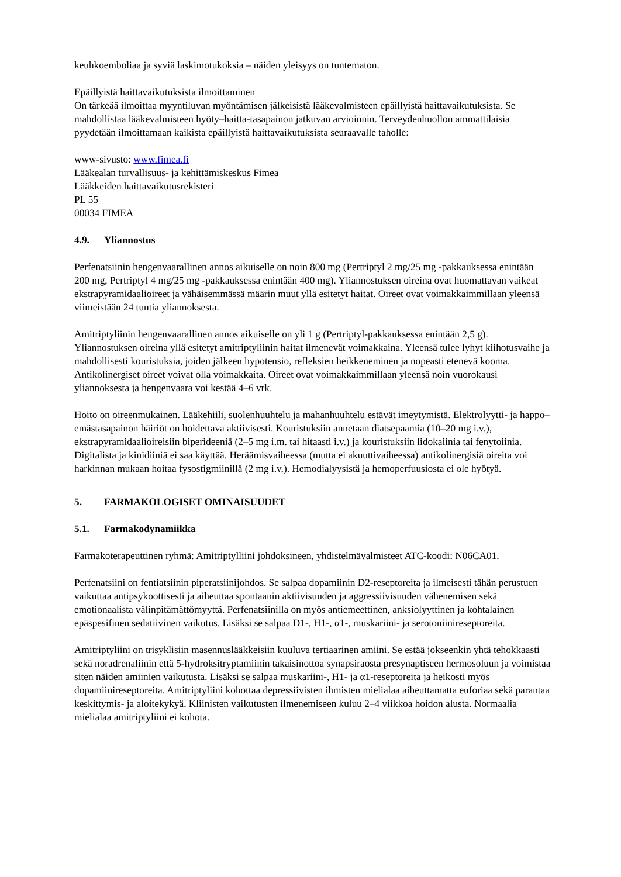keuhkoemboliaa ja syviä laskimotukoksia – näiden yleisyys on tuntematon.
Epäillyistä haittavaikutuksista ilmoittaminen
On tärkeää ilmoittaa myyntiluvan myöntämisen jälkeisistä lääkevalmisteen epäillyistä haittavaikutuksista. Se mahdollistaa lääkevalmisteen hyöty–haitta-tasapainon jatkuvan arvioinnin. Terveydenhuollon ammattilaisia pyydetään ilmoittamaan kaikista epäillyistä haittavaikutuksista seuraavalle taholle:
www-sivusto: www.fimea.fi
Lääkealan turvallisuus- ja kehittämiskeskus Fimea
Lääkkeiden haittavaikutusrekisteri
PL 55
00034 FIMEA
4.9. Yliannostus
Perfenatsiinin hengenvaarallinen annos aikuiselle on noin 800 mg (Pertriptyl 2 mg/25 mg -pakkauksessa enintään 200 mg, Pertriptyl 4 mg/25 mg -pakkauksessa enintään 400 mg). Yliannostuksen oireina ovat huomattavan vaikeat ekstrapyramidaalioireet ja vähäisemmässä määrin muut yllä esitetyt haitat. Oireet ovat voimakkaimmillaan yleensä viimeistään 24 tuntia yliannoksesta.
Amitriptyliinin hengenvaarallinen annos aikuiselle on yli 1 g (Pertriptyl-pakkauksessa enintään 2,5 g). Yliannostuksen oireina yllä esitetyt amitriptyliinin haitat ilmenevät voimakkaina. Yleensä tulee lyhyt kiihotusvaihe ja mahdollisesti kouristuksia, joiden jälkeen hypotensio, refleksien heikkeneminen ja nopeasti etenevä kooma. Antikolinergiset oireet voivat olla voimakkaita. Oireet ovat voimakkaimmillaan yleensä noin vuorokausi yliannoksesta ja hengenvaara voi kestää 4–6 vrk.
Hoito on oireenmukainen. Lääkehiili, suolenhuuhtelu ja mahanhuuhtelu estävät imeytymistä. Elektrolyytti- ja happo–emästasapainon häiriöt on hoidettava aktiivisesti. Kouristuksiin annetaan diatsepaamia (10–20 mg i.v.), ekstrapyramidaalioireisiin biperideeniä (2–5 mg i.m. tai hitaasti i.v.) ja kouristuksiin lidokaiinia tai fenytoiinia. Digitalista ja kinidiiniä ei saa käyttää. Heräämisvaiheessa (mutta ei akuuttivaiheessa) antikolinergisiä oireita voi harkinnan mukaan hoitaa fysostigmiinillä (2 mg i.v.). Hemodialyysistä ja hemoperfuusiosta ei ole hyötyä.
5. FARMAKOLOGISET OMINAISUUDET
5.1. Farmakodynamiikka
Farmakoterapeuttinen ryhmä: Amitriptylliini johdoksineen, yhdistelmävalmisteet ATC-koodi: N06CA01.
Perfenatsiini on fentiatsiinin piperatsiinijohdos. Se salpaa dopamiinin D2-reseptoreita ja ilmeisesti tähän perustuen vaikuttaa antipsykoottisesti ja aiheuttaa spontaanin aktiivisuuden ja aggressiivisuuden vähenemisen sekä emotionaalista välinpitämättömyyttä. Perfenatsiinilla on myös antiemeettinen, anksiolyyttinen ja kohtalainen epäspesifinen sedatiivinen vaikutus. Lisäksi se salpaa D1-, H1-, α1-, muskariini- ja serotoniinireseptoreita.
Amitriptyliini on trisyklisiin masennuslääkkeisiin kuuluva tertiaarinen amiini. Se estää jokseenkin yhtä tehokkaasti sekä noradrenaliinin että 5-hydroksitryptamiinin takaisinottoa synapsiraosta presynaptiseen hermosoluun ja voimistaa siten näiden amiinien vaikutusta. Lisäksi se salpaa muskariini-, H1- ja α1-reseptoreita ja heikosti myös dopamiinireseptoreita. Amitriptyliini kohottaa depressiivisten ihmisten mielialaa aiheuttamatta euforiaa sekä parantaa keskittymis- ja aloitekykyä. Kliinisten vaikutusten ilmenemiseen kuluu 2–4 viikkoa hoidon alusta. Normaalia mielialaa amitriptyliini ei kohota.